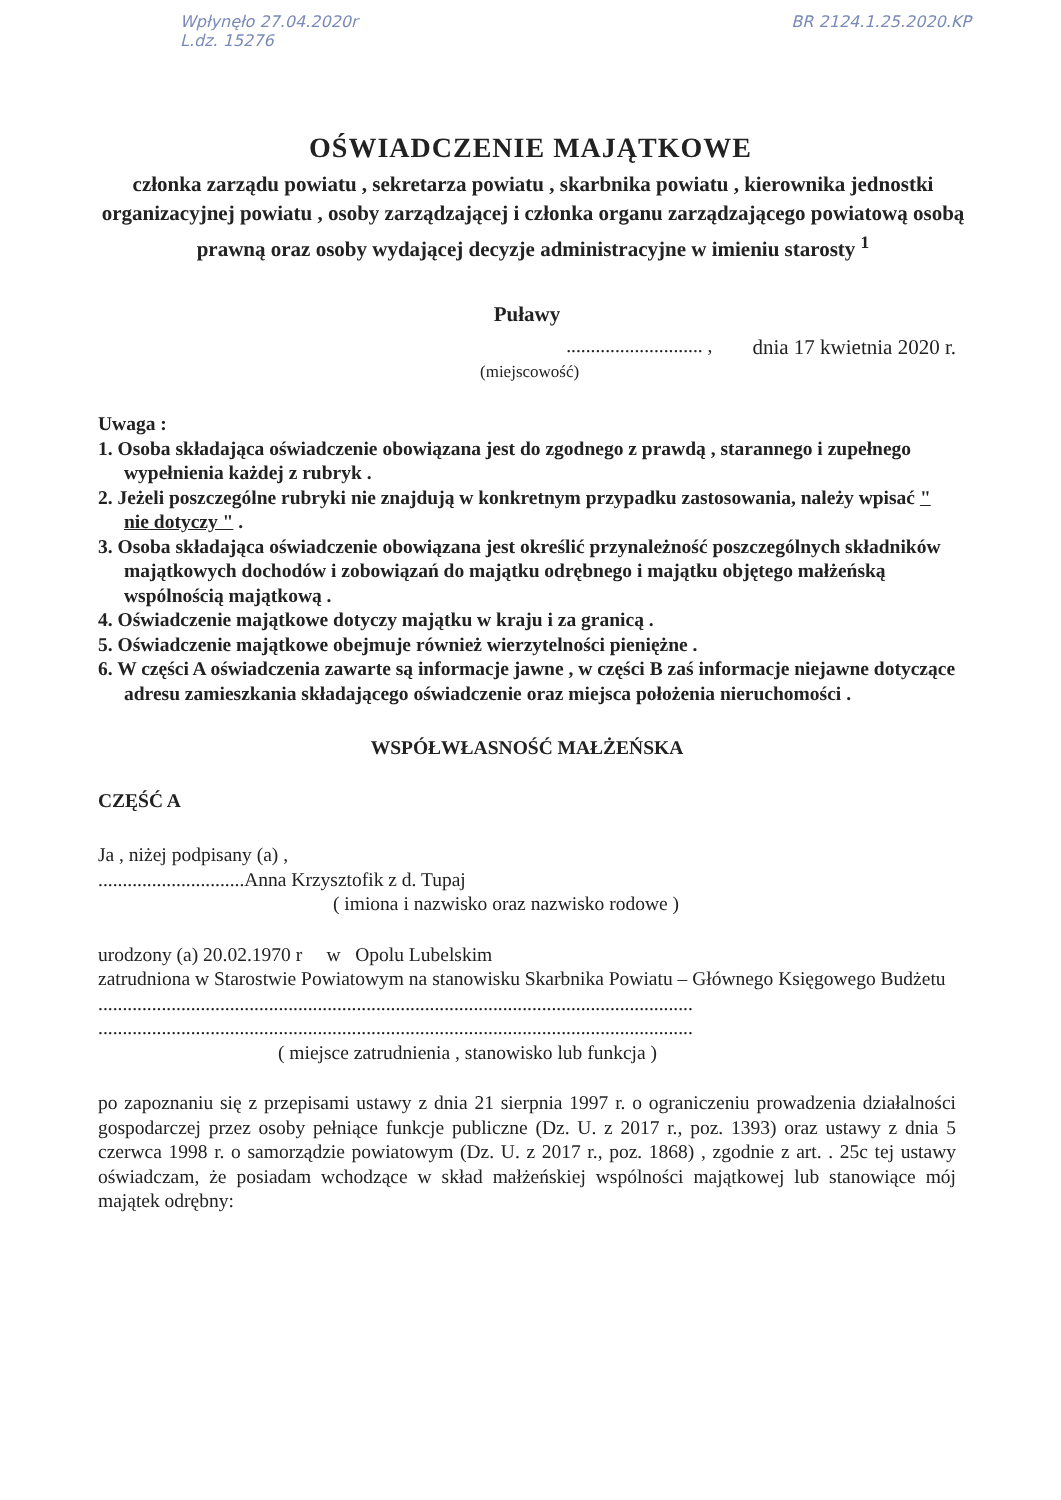Wpłynęło 27.04.2020r
L.dz. 15276
BR 2124.1.25.2020.KP
OŚWIADCZENIE MAJĄTKOWE
członka zarządu powiatu , sekretarza powiatu , skarbnika powiatu , kierownika jednostki organizacyjnej powiatu , osoby zarządzającej i członka organu zarządzającego powiatową osobą prawną oraz osoby wydającej decyzje administracyjne w imieniu starosty <sup>1</sup>
Puławy
............................ , dnia 17 kwietnia 2020 r.
(miejscowość)
Uwaga :
1. Osoba składająca oświadczenie obowiązana jest do zgodnego z prawdą , starannego i zupełnego wypełnienia każdej z rubryk .
2. Jeżeli poszczególne rubryki nie znajdują w konkretnym przypadku zastosowania, należy wpisać " nie dotyczy " .
3. Osoba składająca oświadczenie obowiązana jest określić przynależność poszczególnych składników majątkowych dochodów i zobowiązań do majątku odrębnego i majątku objętego małżeńską wspólnością majątkową .
4. Oświadczenie majątkowe dotyczy majątku w kraju i za granicą .
5. Oświadczenie majątkowe obejmuje również wierzytelności pieniężne .
6. W części A oświadczenia zawarte są informacje jawne , w części B zaś informacje niejawne dotyczące adresu zamieszkania składającego oświadczenie oraz miejsca położenia nieruchomości .
WSPÓŁWŁASNOŚĆ MAŁŻEŃSKA
CZĘŚĆ A
Ja , niżej podpisany (a) ,
..............................Anna Krzysztofik z d. Tupaj
( imiona i nazwisko oraz nazwisko rodowe )
urodzony (a) 20.02.1970 r w Opolu Lubelskim
zatrudniona w Starostwie Powiatowym na stanowisku Skarbnika Powiatu – Głównego Księgowego Budżetu
..........................................................................................................................
..........................................................................................................................
( miejsce zatrudnienia , stanowisko lub funkcja )
po zapoznaniu się z przepisami ustawy z dnia 21 sierpnia 1997 r. o ograniczeniu prowadzenia działalności gospodarczej przez osoby pełniące funkcje publiczne (Dz. U. z 2017 r., poz. 1393) oraz ustawy z dnia 5 czerwca 1998 r. o samorządzie powiatowym (Dz. U. z 2017 r., poz. 1868) , zgodnie z art. . 25c tej ustawy oświadczam, że posiadam wchodzące w skład małżeńskiej wspólności majątkowej lub stanowiące mój majątek odrębny: